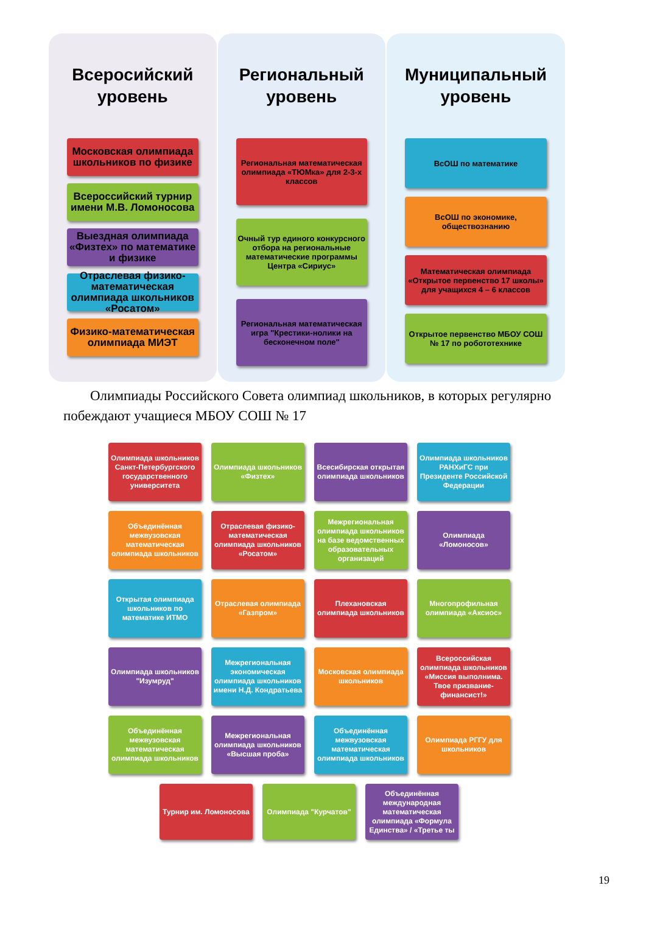Всеросийский уровень
Московская олимпиада школьников по физике
Всероссийский турнир имени М.В. Ломоносова
Выездная олимпиада «Физтех» по математике и физике
Отраслевая физико-математическая олимпиада школьников «Росатом»
Физико-математическая олимпиада МИЭТ
Региональный уровень
Региональная математическая олимпиада «ТЮМка» для 2-3-х классов
Очный тур единого конкурсного отбора на региональные математические программы Центра «Сириус»
Региональная математическая игра "Крестики-нолики на бесконечном поле"
Муниципальный уровень
ВсОШ по математике
ВсОШ по экономике, обществознанию
Математическая олимпиада «Открытое первенство 17 школы» для учащихся 4 – 6 классов
Открытое первенство МБОУ СОШ № 17 по робототехнике
Олимпиады Российского Совета олимпиад школьников, в которых регулярно побеждают учащиеся МБОУ СОШ № 17
Олимпиада школьников Санкт-Петербургского государственного университета
Олимпиада школьников «Физтех»
Всесибирская открытая олимпиада школьников
Олимпиада школьников РАНХиГС при Президенте Российской Федерации
Объединённая межвузовская математическая олимпиада школьников
Отраслевая физико-математическая олимпиада школьников «Росатом»
Межрегиональная олимпиада школьников на базе ведомственных образовательных организаций
Олимпиада «Ломоносов»
Открытая олимпиада школьников по математике ИТМО
Отраслевая олимпиада «Газпром»
Плехановская олимпиада школьников
Многопрофильная олимпиада «Аксиос»
Олимпиада школьников "Изумруд"
Межрегиональная экономическая олимпиада школьников имени Н.Д. Кондратьева
Московская олимпиада школьников
Всероссийская олимпиада школьников «Миссия выполнима. Твое призвание-финансист!»
Объединённая межвузовская математическая олимпиада школьников
Межрегиональная олимпиада школьников «Высшая проба»
Объединённая межвузовская математическая олимпиада школьников
Олимпиада РГГУ для школьников
Турнир им. Ломоносова Олимпиада "Курчатов" Объединённая международная математическая олимпиада «Формула Единства» / «Третье ты
19